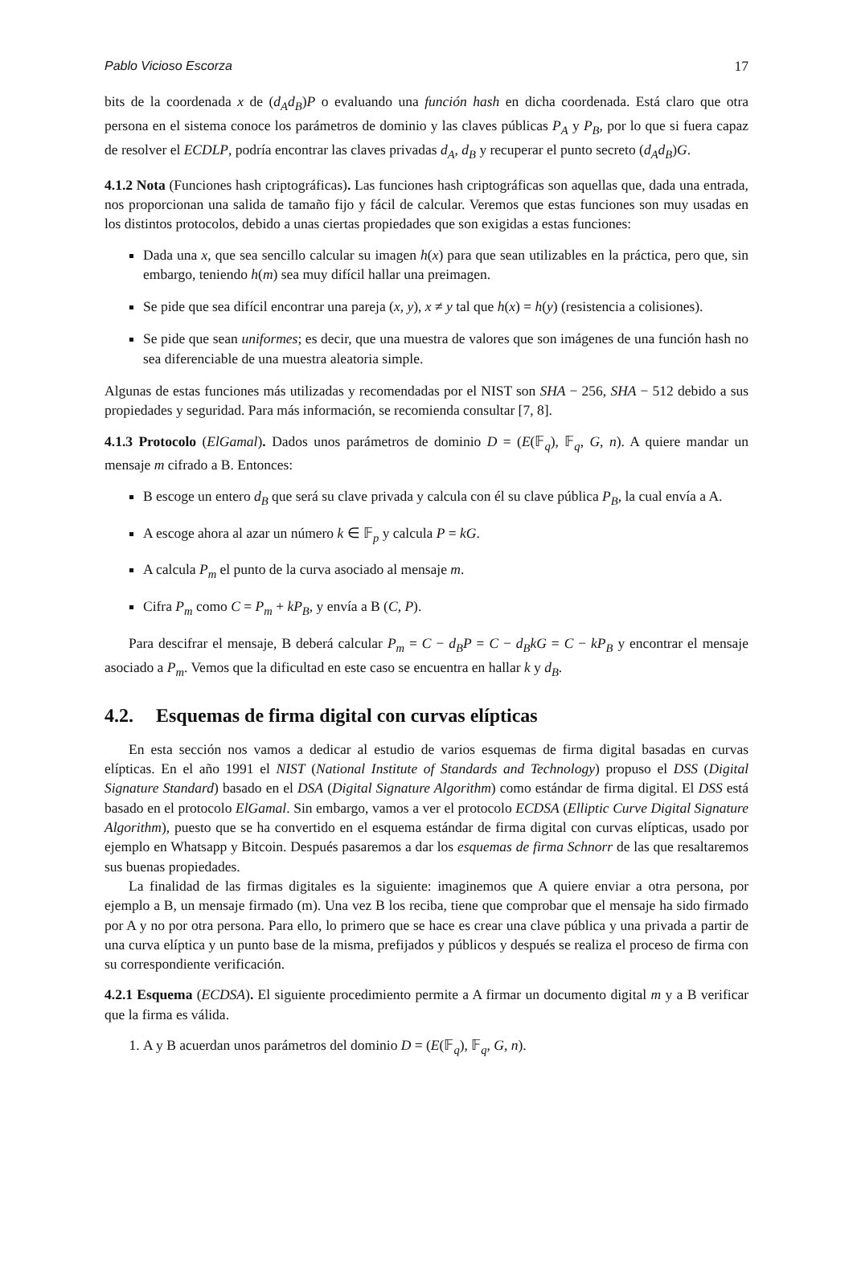Pablo Vicioso Escorza 17
bits de la coordenada x de (d<sub>A</sub>d<sub>B</sub>)P o evaluando una función hash en dicha coordenada. Está claro que otra persona en el sistema conoce los parámetros de dominio y las claves públicas P<sub>A</sub> y P<sub>B</sub>, por lo que si fuera capaz de resolver el ECDLP, podría encontrar las claves privadas d<sub>A</sub>, d<sub>B</sub> y recuperar el punto secreto (d<sub>A</sub>d<sub>B</sub>)G.
4.1.2 Nota (Funciones hash criptográficas). Las funciones hash criptográficas son aquellas que, dada una entrada, nos proporcionan una salida de tamaño fijo y fácil de calcular. Veremos que estas funciones son muy usadas en los distintos protocolos, debido a unas ciertas propiedades que son exigidas a estas funciones:
Dada una x, que sea sencillo calcular su imagen h(x) para que sean utilizables en la práctica, pero que, sin embargo, teniendo h(m) sea muy difícil hallar una preimagen.
Se pide que sea difícil encontrar una pareja (x, y), x ≠ y tal que h(x) = h(y) (resistencia a colisiones).
Se pide que sean uniformes; es decir, que una muestra de valores que son imágenes de una función hash no sea diferenciable de una muestra aleatoria simple.
Algunas de estas funciones más utilizadas y recomendadas por el NIST son SHA − 256, SHA − 512 debido a sus propiedades y seguridad. Para más información, se recomienda consultar [7, 8].
4.1.3 Protocolo (ElGamal). Dados unos parámetros de dominio D = (E(𝔽<sub>q</sub>), 𝔽<sub>q</sub>, G, n). A quiere mandar un mensaje m cifrado a B. Entonces:
B escoge un entero d<sub>B</sub> que será su clave privada y calcula con él su clave pública P<sub>B</sub>, la cual envía a A.
A escoge ahora al azar un número k ∈ 𝔽<sub>p</sub> y calcula P = kG.
A calcula P<sub>m</sub> el punto de la curva asociado al mensaje m.
Cifra P<sub>m</sub> como C = P<sub>m</sub> + kP<sub>B</sub>, y envía a B (C, P).
Para descifrar el mensaje, B deberá calcular P<sub>m</sub> = C − d<sub>B</sub>P = C − d<sub>B</sub>kG = C − kP<sub>B</sub> y encontrar el mensaje asociado a P<sub>m</sub>. Vemos que la dificultad en este caso se encuentra en hallar k y d<sub>B</sub>.
4.2. Esquemas de firma digital con curvas elípticas
En esta sección nos vamos a dedicar al estudio de varios esquemas de firma digital basadas en curvas elípticas. En el año 1991 el NIST (National Institute of Standards and Technology) propuso el DSS (Digital Signature Standard) basado en el DSA (Digital Signature Algorithm) como estándar de firma digital. El DSS está basado en el protocolo ElGamal. Sin embargo, vamos a ver el protocolo ECDSA (Elliptic Curve Digital Signature Algorithm), puesto que se ha convertido en el esquema estándar de firma digital con curvas elípticas, usado por ejemplo en Whatsapp y Bitcoin. Después pasaremos a dar los esquemas de firma Schnorr de las que resaltaremos sus buenas propiedades.
La finalidad de las firmas digitales es la siguiente: imaginemos que A quiere enviar a otra persona, por ejemplo a B, un mensaje firmado (m). Una vez B los reciba, tiene que comprobar que el mensaje ha sido firmado por A y no por otra persona. Para ello, lo primero que se hace es crear una clave pública y una privada a partir de una curva elíptica y un punto base de la misma, prefijados y públicos y después se realiza el proceso de firma con su correspondiente verificación.
4.2.1 Esquema (ECDSA). El siguiente procedimiento permite a A firmar un documento digital m y a B verificar que la firma es válida.
1. A y B acuerdan unos parámetros del dominio D = (E(𝔽<sub>q</sub>), 𝔽<sub>q</sub>, G, n).